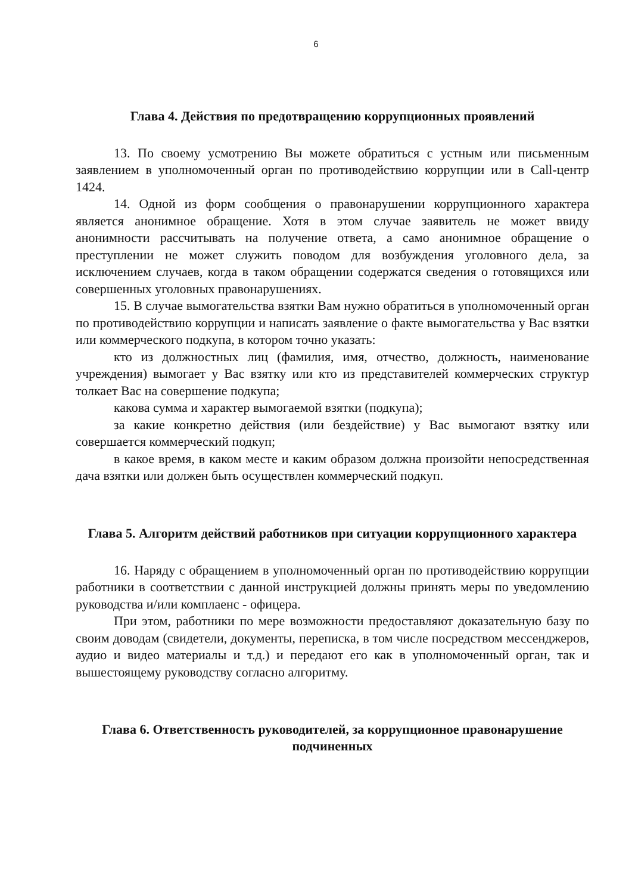6
Глава 4. Действия по предотвращению коррупционных проявлений
13. По своему усмотрению Вы можете обратиться с устным или письменным заявлением в уполномоченный орган по противодействию коррупции или в Call-центр 1424.
14. Одной из форм сообщения о правонарушении коррупционного характера является анонимное обращение. Хотя в этом случае заявитель не может ввиду анонимности рассчитывать на получение ответа, а само анонимное обращение о преступлении не может служить поводом для возбуждения уголовного дела, за исключением случаев, когда в таком обращении содержатся сведения о готовящихся или совершенных уголовных правонарушениях.
15. В случае вымогательства взятки Вам нужно обратиться в уполномоченный орган по противодействию коррупции и написать заявление о факте вымогательства у Вас взятки или коммерческого подкупа, в котором точно указать:
кто из должностных лиц (фамилия, имя, отчество, должность, наименование учреждения) вымогает у Вас взятку или кто из представителей коммерческих структур толкает Вас на совершение подкупа;
какова сумма и характер вымогаемой взятки (подкупа);
за какие конкретно действия (или бездействие) у Вас вымогают взятку или совершается коммерческий подкуп;
в какое время, в каком месте и каким образом должна произойти непосредственная дача взятки или должен быть осуществлен коммерческий подкуп.
Глава 5. Алгоритм действий работников при ситуации коррупционного характера
16. Наряду с обращением в уполномоченный орган по противодействию коррупции работники в соответствии с данной инструкцией должны принять меры по уведомлению руководства и/или комплаенс - офицера.
При этом, работники по мере возможности предоставляют доказательную базу по своим доводам (свидетели, документы, переписка, в том числе посредством мессенджеров, аудио и видео материалы и т.д.) и передают его как в уполномоченный орган, так и вышестоящему руководству согласно алгоритму.
Глава 6. Ответственность руководителей, за коррупционное правонарушение подчиненных